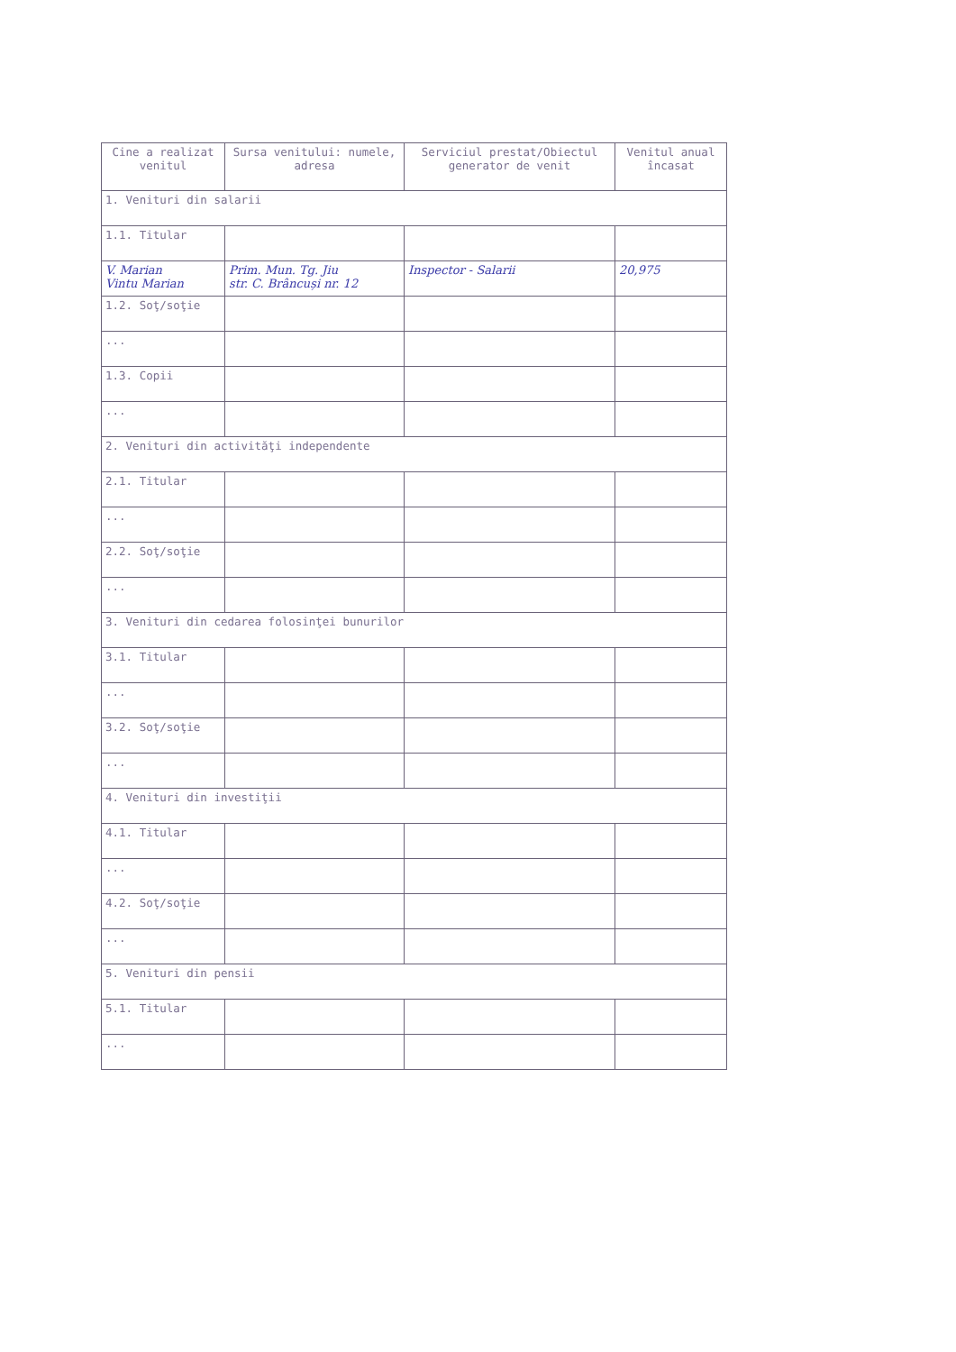| Cine a realizat venitul | Sursa venitului: numele, adresa | Serviciul prestat/Obiectul generator de venit | Venitul anual încasat |
| --- | --- | --- | --- |
| 1. Venituri din salarii | | | |
| 1.1. Titular | | | |
| V. Marian Vintu Marian | Prim. Mun. Tg. Jiu str. C. Brâncuși nr. 12 | Inspector - Salarii | 20,975 |
| 1.2. Soţ/soţie | | | |
| ... | | | |
| 1.3. Copii | | | |
| ... | | | |
| 2. Venituri din activităţi independente | | | |
| 2.1. Titular | | | |
| ... | | | |
| 2.2. Soţ/soţie | | | |
| ... | | | |
| 3. Venituri din cedarea folosinţei bunurilor | | | |
| 3.1. Titular | | | |
| ... | | | |
| 3.2. Soţ/soţie | | | |
| ... | | | |
| 4. Venituri din investiţii | | | |
| 4.1. Titular | | | |
| ... | | | |
| 4.2. Soţ/soţie | | | |
| ... | | | |
| 5. Venituri din pensii | | | |
| 5.1. Titular | | | |
| ... | | | |